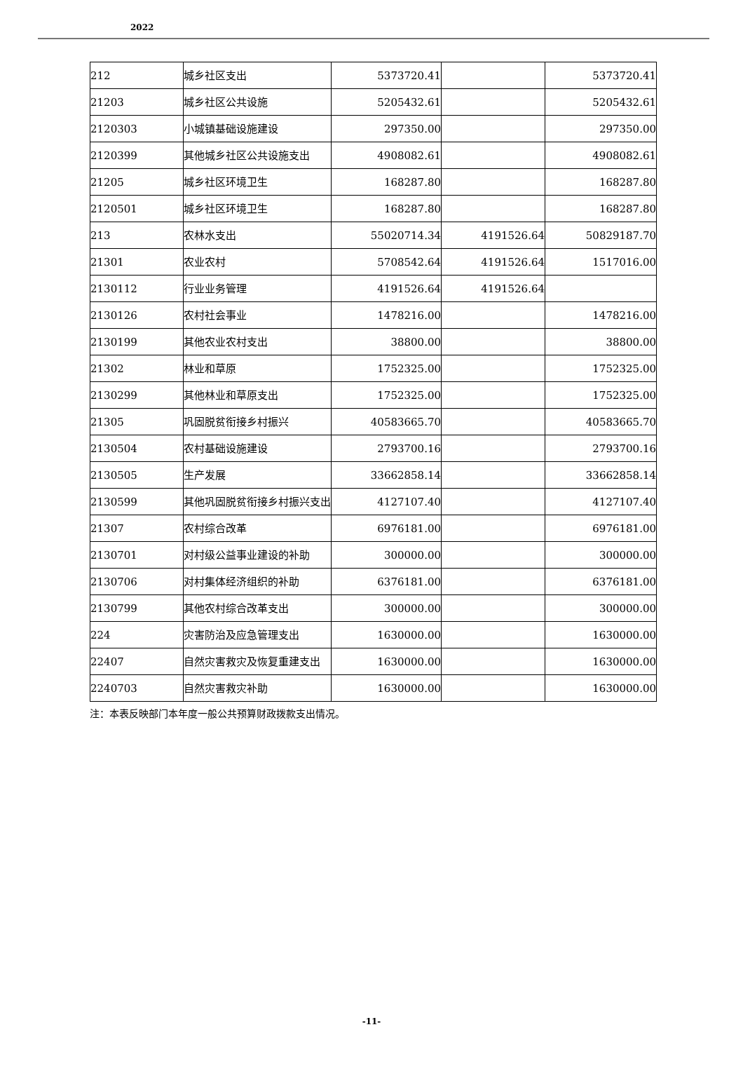2022
| 212 | 城乡社区支出 | 5373720.41 | | 5373720.41 |
| 21203 | 城乡社区公共设施 | 5205432.61 | | 5205432.61 |
| 2120303 | 小城镇基础设施建设 | 297350.00 | | 297350.00 |
| 2120399 | 其他城乡社区公共设施支出 | 4908082.61 | | 4908082.61 |
| 21205 | 城乡社区环境卫生 | 168287.80 | | 168287.80 |
| 2120501 | 城乡社区环境卫生 | 168287.80 | | 168287.80 |
| 213 | 农林水支出 | 55020714.34 | 4191526.64 | 50829187.70 |
| 21301 | 农业农村 | 5708542.64 | 4191526.64 | 1517016.00 |
| 2130112 | 行业业务管理 | 4191526.64 | 4191526.64 | |
| 2130126 | 农村社会事业 | 1478216.00 | | 1478216.00 |
| 2130199 | 其他农业农村支出 | 38800.00 | | 38800.00 |
| 21302 | 林业和草原 | 1752325.00 | | 1752325.00 |
| 2130299 | 其他林业和草原支出 | 1752325.00 | | 1752325.00 |
| 21305 | 巩固脱贫衔接乡村振兴 | 40583665.70 | | 40583665.70 |
| 2130504 | 农村基础设施建设 | 2793700.16 | | 2793700.16 |
| 2130505 | 生产发展 | 33662858.14 | | 33662858.14 |
| 2130599 | 其他巩固脱贫衔接乡村振兴支出 | 4127107.40 | | 4127107.40 |
| 21307 | 农村综合改革 | 6976181.00 | | 6976181.00 |
| 2130701 | 对村级公益事业建设的补助 | 300000.00 | | 300000.00 |
| 2130706 | 对村集体经济组织的补助 | 6376181.00 | | 6376181.00 |
| 2130799 | 其他农村综合改革支出 | 300000.00 | | 300000.00 |
| 224 | 灾害防治及应急管理支出 | 1630000.00 | | 1630000.00 |
| 22407 | 自然灾害救灾及恢复重建支出 | 1630000.00 | | 1630000.00 |
| 2240703 | 自然灾害救灾补助 | 1630000.00 | | 1630000.00 |
注：本表反映部门本年度一般公共预算财政拨款支出情况。
-11-